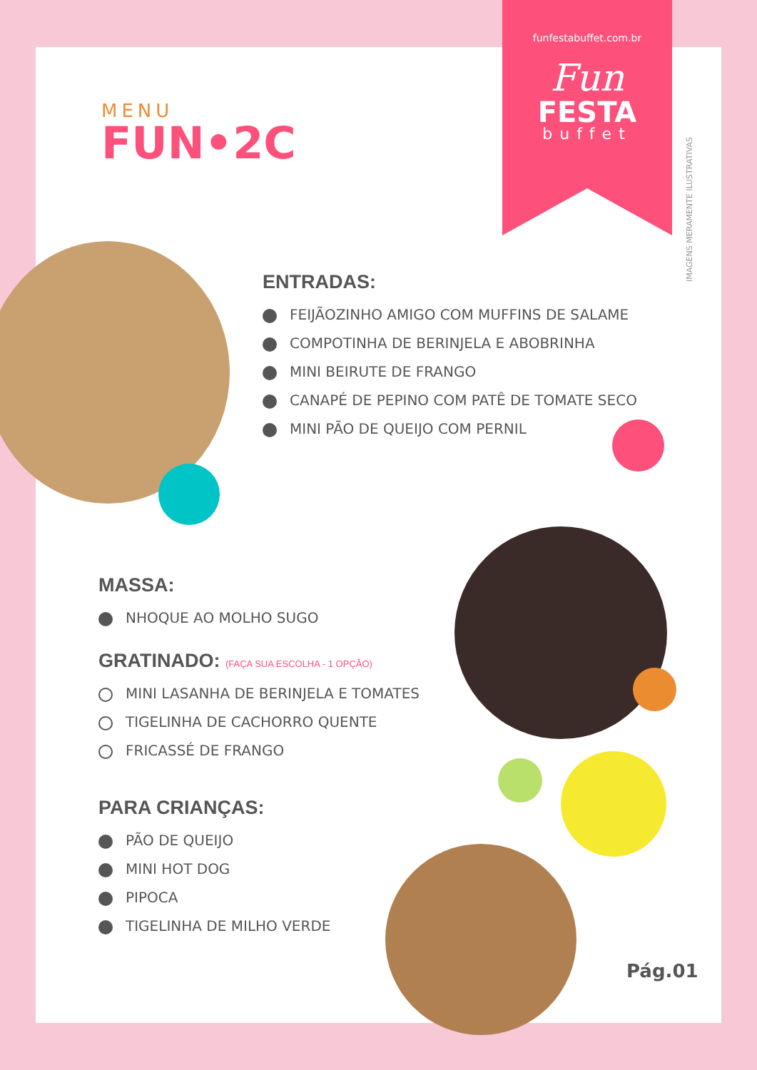funfestabuffet.com.br
Fun
FESTA
buffet
IMAGENS MERAMENTE ILUSTRATIVAS
MENU
FUN•2C
ENTRADAS:
FEIJÃOZINHO AMIGO COM MUFFINS DE SALAME
COMPOTINHA DE BERINJELA E ABOBRINHA
MINI BEIRUTE DE FRANGO
CANAPÉ DE PEPINO COM PATÊ DE TOMATE SECO
MINI PÃO DE QUEIJO COM PERNIL
MASSA:
NHOQUE AO MOLHO SUGO
GRATINADO: (FAÇA SUA ESCOLHA - 1 OPÇÃO)
MINI LASANHA DE BERINJELA E TOMATES
TIGELINHA DE CACHORRO QUENTE
FRICASSÉ DE FRANGO
PARA CRIANÇAS:
PÃO DE QUEIJO
MINI HOT DOG
PIPOCA
TIGELINHA DE MILHO VERDE
Pág.01